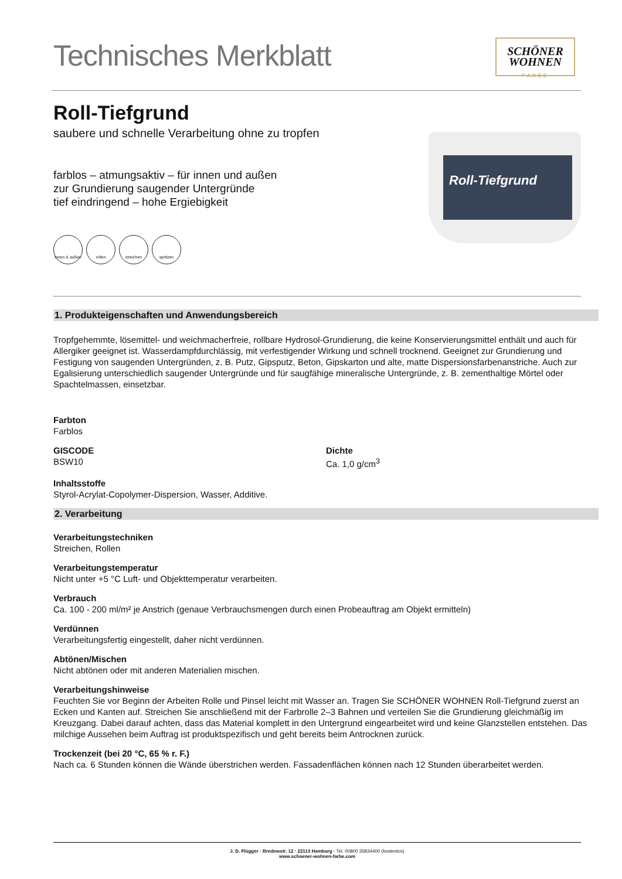Technisches Merkblatt
SCHÖNER
WOHNEN
FARBE
Roll-Tiefgrund
saubere und schnelle Verarbeitung ohne zu tropfen
farblos – atmungsaktiv – für innen und außen
zur Grundierung saugender Untergründe
tief eindringend – hohe Ergiebigkeit
innen & außen
rollen streichen spritzen
Roll-Tiefgrund
1. Produkteigenschaften und Anwendungsbereich
Tropfgehemmte, lösemittel- und weichmacherfreie, rollbare Hydrosol-Grundierung, die keine Konservierungsmittel enthält und auch für Allergiker geeignet ist. Wasserdampfdurchlässig, mit verfestigender Wirkung und schnell trocknend. Geeignet zur Grundierung und Festigung von saugenden Untergründen, z. B. Putz, Gipsputz, Beton, Gipskarton und alte, matte Dispersionsfarbenanstriche. Auch zur Egalisierung unterschiedlich saugender Untergründe und für saugfähige mineralische Untergründe, z. B. zementhaltige Mörtel oder Spachtelmassen, einsetzbar.
Farbton
Farblos
GISCODE
BSW10
Dichte
Ca. 1,0 g/cm<sup>3</sup>
Inhaltsstoffe
Styrol-Acrylat-Copolymer-Dispersion, Wasser, Additive.
2. Verarbeitung
Verarbeitungstechniken
Streichen, Rollen
Verarbeitungstemperatur
Nicht unter +5 °C Luft- und Objekttemperatur verarbeiten.
Verbrauch
Ca. 100 - 200 ml/m² je Anstrich (genaue Verbrauchsmengen durch einen Probeauftrag am Objekt ermitteln)
Verdünnen
Verarbeitungsfertig eingestellt, daher nicht verdünnen.
Abtönen/Mischen
Nicht abtönen oder mit anderen Materialien mischen.
Verarbeitungshinweise
Feuchten Sie vor Beginn der Arbeiten Rolle und Pinsel leicht mit Wasser an. Tragen Sie SCHÖNER WOHNEN Roll-Tiefgrund zuerst an Ecken und Kanten auf. Streichen Sie anschließend mit der Farbrolle 2–3 Bahnen und verteilen Sie die Grundierung gleichmäßig im Kreuzgang. Dabei darauf achten, dass das Material komplett in den Untergrund eingearbeitet wird und keine Glanzstellen entstehen. Das milchige Aussehen beim Auftrag ist produktspezifisch und geht bereits beim Antrocknen zurück.
Trockenzeit (bei 20 °C, 65 % r. F.)
Nach ca. 6 Stunden können die Wände überstrichen werden. Fassadenflächen können nach 12 Stunden überarbeitet werden.
J. D. Flügger · Bredowstr. 12 · 22113 Hamburg · Tel. 00800 35834400 (kostenlos)
www.schoener-wohnen-farbe.com